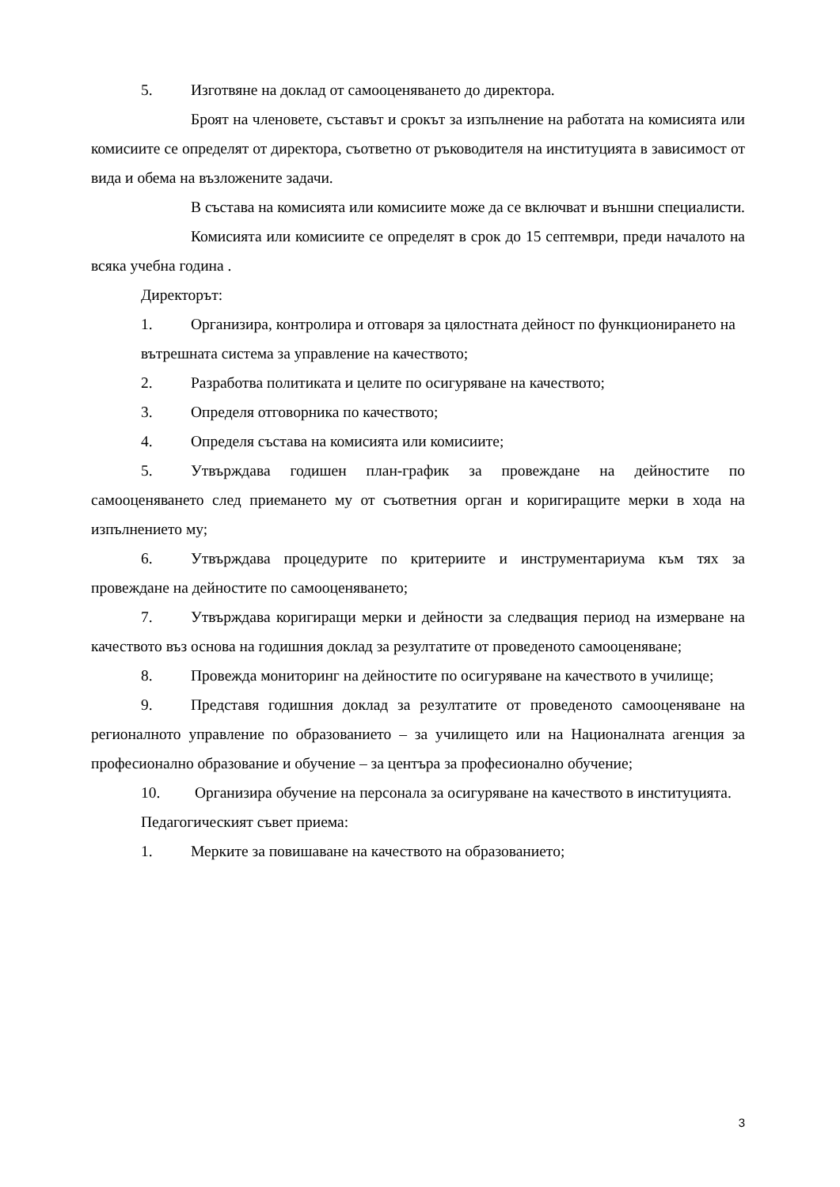5. Изготвяне на доклад от самооценяването до директора.
Броят на членовете, съставът и срокът за изпълнение на работата на комисията или комисиите се определят от директора, съответно от ръководителя на институцията в зависимост от вида и обема на възложените задачи.
В състава на комисията или комисиите може да се включват и външни специалисти.
Комисията или комисиите се определят в срок до 15 септември, преди началото на всяка учебна година .
Директорът:
1. Организира, контролира и отговаря за цялостната дейност по функционирането на
вътрешната система за управление на качеството;
2. Разработва политиката и целите по осигуряване на качеството;
3. Определя отговорника по качеството;
4. Определя състава на комисията или комисиите;
5. Утвърждава годишен план-график за провеждане на дейностите по самооценяването след приемането му от съответния орган и коригиращите мерки в хода на изпълнението му;
6. Утвърждава процедурите по критериите и инструментариума към тях за провеждане на дейностите по самооценяването;
7. Утвърждава коригиращи мерки и дейности за следващия период на измерване на качеството въз основа на годишния доклад за резултатите от проведеното самооценяване;
8. Провежда мониторинг на дейностите по осигуряване на качеството в училище;
9. Представя годишния доклад за резултатите от проведеното самооценяване на регионалното управление по образованието – за училището или на Националната агенция за професионално образование и обучение – за центъра за професионално обучение;
10. Организира обучение на персонала за осигуряване на качеството в институцията.
Педагогическият съвет приема:
1. Мерките за повишаване на качеството на образованието;
3